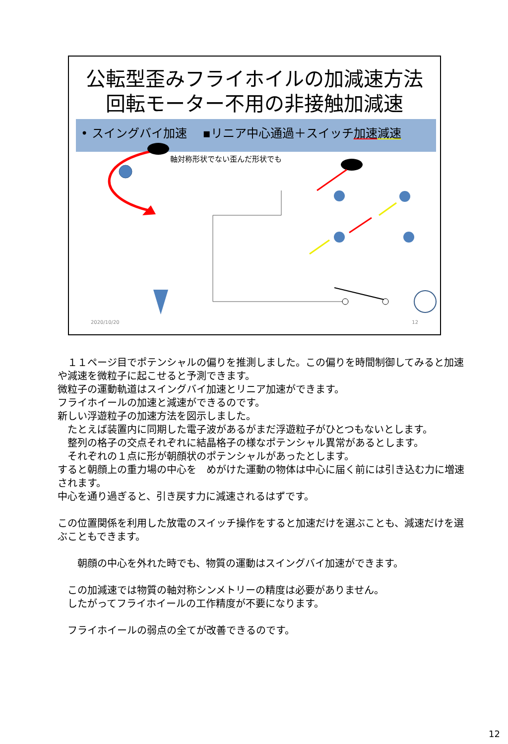公転型歪みフライホイルの加減速方法
回転モーター不用の非接触加減速
• スイングバイ加速　 ▪リニア中心通過＋スイッチ加速 減速
軸対称形状でない歪んだ形状でも
2020/10/20 12
　１１ページ目でポテンシャルの偏りを推測しました。この偏りを時間制御してみると加速や減速を微粒子に起こせると予測できます。
微粒子の運動軌道はスイングバイ加速とリニア加速ができます。
フライホイールの加速と減速ができるのです。
新しい浮遊粒子の加速方法を図示しました。
　たとえば装置内に同期した電子波があるがまだ浮遊粒子がひとつもないとします。
　整列の格子の交点それぞれに結晶格子の様なポテンシャル異常があるとします。
　それぞれの１点に形が朝顔状のポテンシャルがあったとします。
すると朝顔上の重力場の中心を　めがけた運動の物体は中心に届く前には引き込む力に増速されます。
中心を通り過ぎると、引き戻す力に減速されるはずです。
この位置関係を利用した放電のスイッチ操作をすると加速だけを選ぶことも、減速だけを選ぶこともできます。
　　朝顔の中心を外れた時でも、物質の運動はスイングバイ加速ができます。
　この加減速では物質の軸対称シンメトリーの精度は必要がありません。
　したがってフライホイールの工作精度が不要になります。
　フライホイールの弱点の全てが改善できるのです。
12